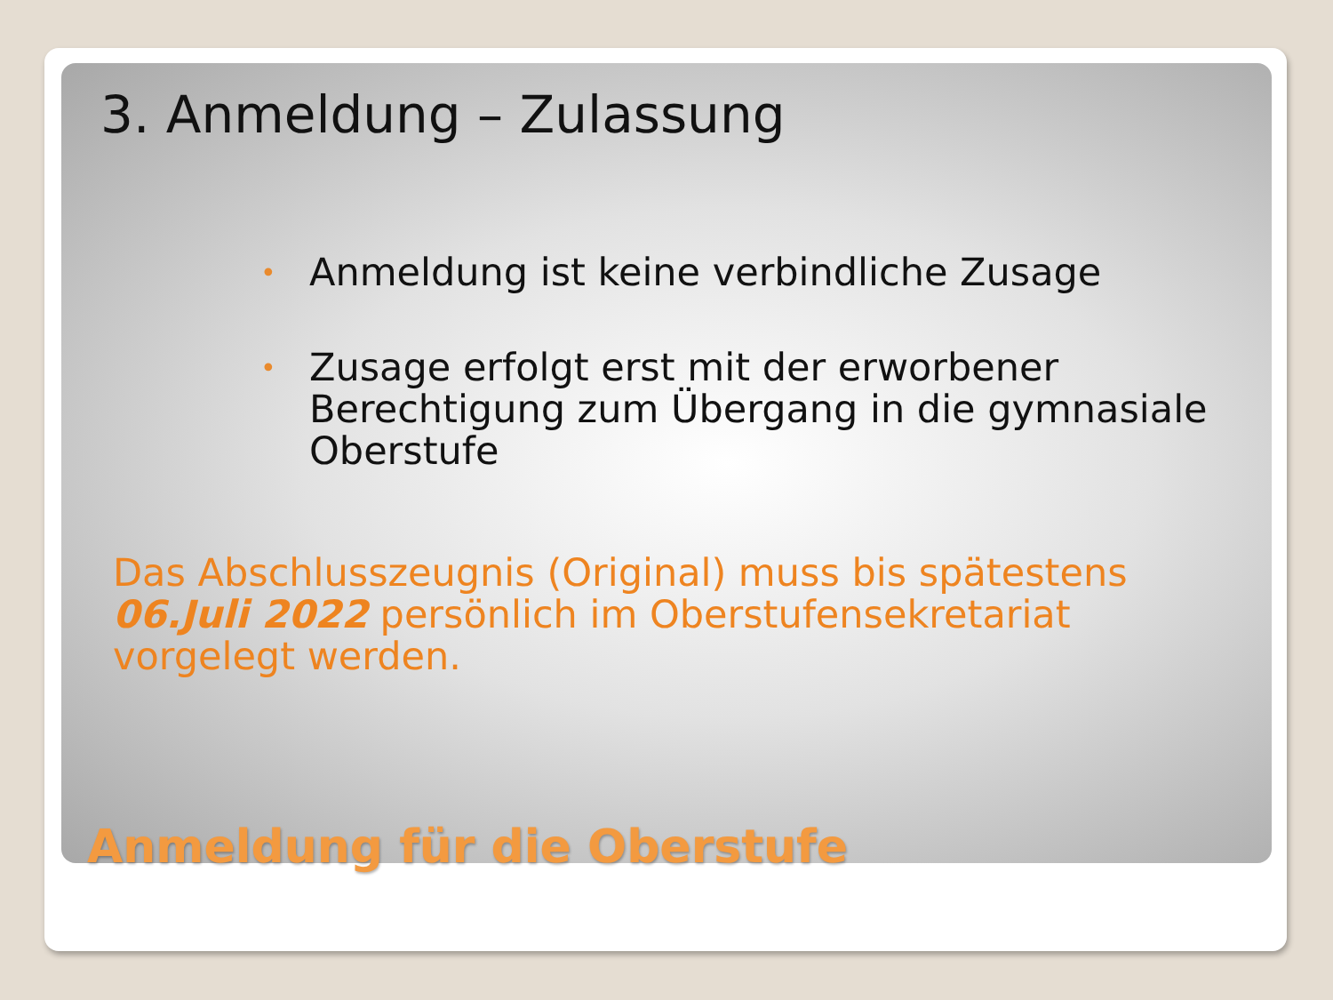3. Anmeldung – Zulassung
• Anmeldung ist keine verbindliche Zusage
• Zusage erfolgt erst mit der erworbener Berechtigung zum Übergang in die gymnasiale Oberstufe
Das Abschlusszeugnis (Original) muss bis spätestens 06.Juli 2022 persönlich im Oberstufensekretariat vorgelegt werden.
Anmeldung für die Oberstufe